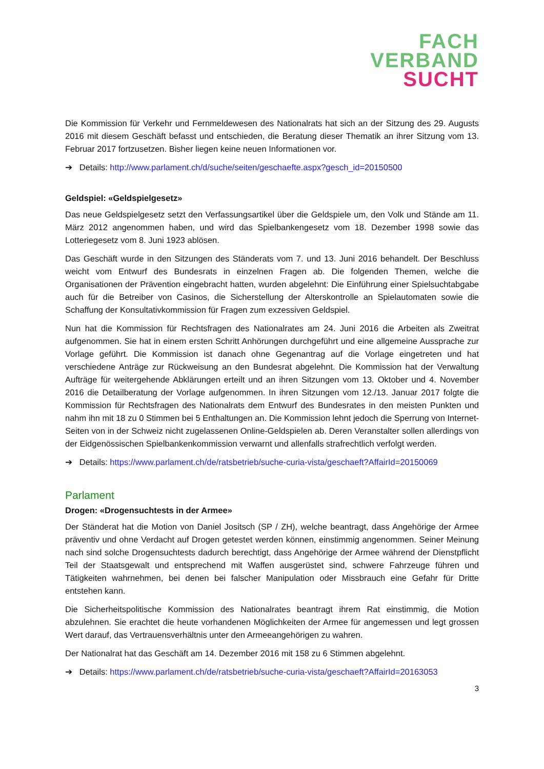FACH
VERBAND
SUCHT
Die Kommission für Verkehr und Fernmeldewesen des Nationalrats hat sich an der Sitzung des 29. Augusts 2016 mit diesem Geschäft befasst und entschieden, die Beratung dieser Thematik an ihrer Sitzung vom 13. Februar 2017 fortzusetzen. Bisher liegen keine neuen Informationen vor.
➔ Details: http://www.parlament.ch/d/suche/seiten/geschaefte.aspx?gesch_id=20150500
Geldspiel: «Geldspielgesetz»
Das neue Geldspielgesetz setzt den Verfassungsartikel über die Geldspiele um, den Volk und Stände am 11. März 2012 angenommen haben, und wird das Spielbankengesetz vom 18. Dezember 1998 sowie das Lotteriegesetz vom 8. Juni 1923 ablösen.
Das Geschäft wurde in den Sitzungen des Ständerats vom 7. und 13. Juni 2016 behandelt. Der Beschluss weicht vom Entwurf des Bundesrats in einzelnen Fragen ab. Die folgenden Themen, welche die Organisationen der Prävention eingebracht hatten, wurden abgelehnt: Die Einführung einer Spielsuchtabgabe auch für die Betreiber von Casinos, die Sicherstellung der Alterskontrolle an Spielautomaten sowie die Schaffung der Konsultativkommission für Fragen zum exzessiven Geldspiel.
Nun hat die Kommission für Rechtsfragen des Nationalrates am 24. Juni 2016 die Arbeiten als Zweitrat aufgenommen. Sie hat in einem ersten Schritt Anhörungen durchgeführt und eine allgemeine Aussprache zur Vorlage geführt. Die Kommission ist danach ohne Gegenantrag auf die Vorlage eingetreten und hat verschiedene Anträge zur Rückweisung an den Bundesrat abgelehnt. Die Kommission hat der Verwaltung Aufträge für weitergehende Abklärungen erteilt und an ihren Sitzungen vom 13. Oktober und 4. November 2016 die Detailberatung der Vorlage aufgenommen. In ihren Sitzungen vom 12./13. Januar 2017 folgte die Kommission für Rechtsfragen des Nationalrats dem Entwurf des Bundesrates in den meisten Punkten und nahm ihn mit 18 zu 0 Stimmen bei 5 Enthaltungen an. Die Kommission lehnt jedoch die Sperrung von Internet-Seiten von in der Schweiz nicht zugelassenen Online-Geldspielen ab. Deren Veranstalter sollen allerdings von der Eidgenössischen Spielbankenkommission verwarnt und allenfalls strafrechtlich verfolgt werden.
➔ Details: https://www.parlament.ch/de/ratsbetrieb/suche-curia-vista/geschaeft?AffairId=20150069
Parlament
Drogen: «Drogensuchtests in der Armee»
Der Ständerat hat die Motion von Daniel Jositsch (SP / ZH), welche beantragt, dass Angehörige der Armee präventiv und ohne Verdacht auf Drogen getestet werden können, einstimmig angenommen. Seiner Meinung nach sind solche Drogensuchtests dadurch berechtigt, dass Angehörige der Armee während der Dienstpflicht Teil der Staatsgewalt und entsprechend mit Waffen ausgerüstet sind, schwere Fahrzeuge führen und Tätigkeiten wahrnehmen, bei denen bei falscher Manipulation oder Missbrauch eine Gefahr für Dritte entstehen kann.
Die Sicherheitspolitische Kommission des Nationalrates beantragt ihrem Rat einstimmig, die Motion abzulehnen. Sie erachtet die heute vorhandenen Möglichkeiten der Armee für angemessen und legt grossen Wert darauf, das Vertrauensverhältnis unter den Armeeangehörigen zu wahren.
Der Nationalrat hat das Geschäft am 14. Dezember 2016 mit 158 zu 6 Stimmen abgelehnt.
➔ Details: https://www.parlament.ch/de/ratsbetrieb/suche-curia-vista/geschaeft?AffairId=20163053
3